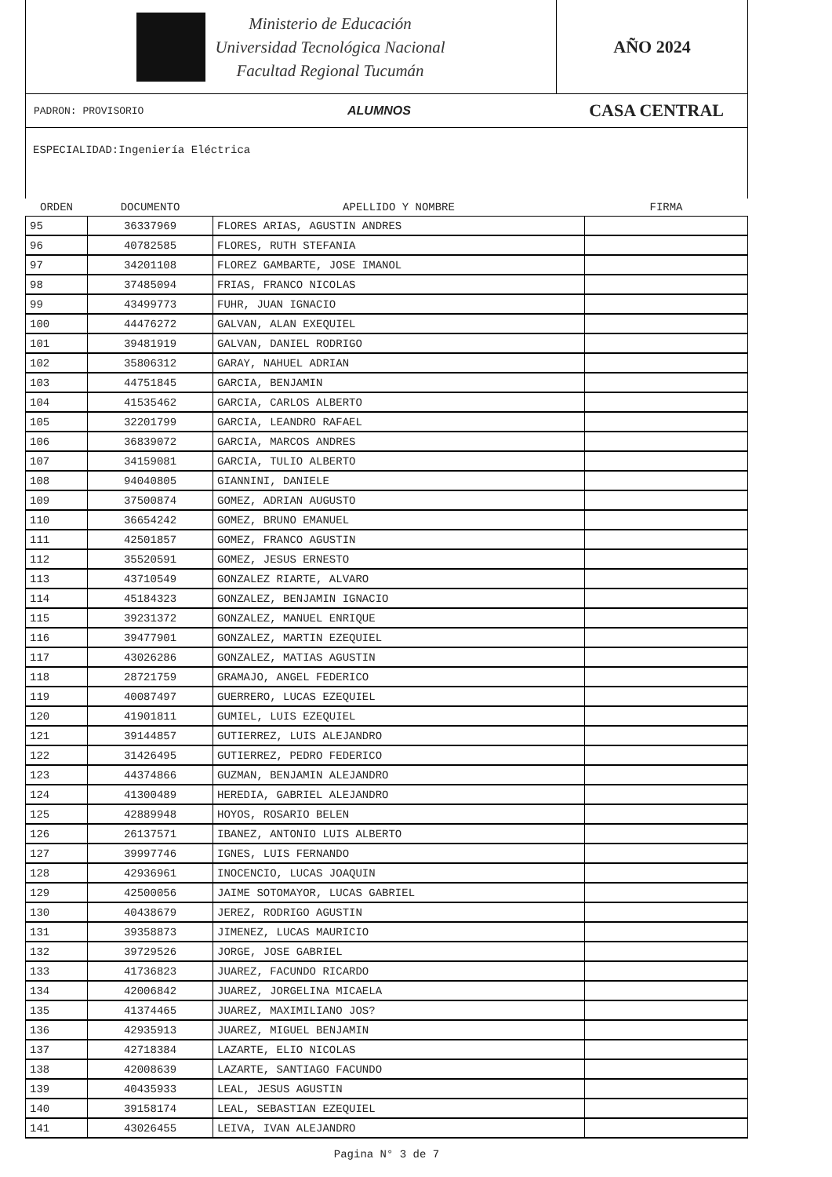Ministerio de Educación
Universidad Tecnológica Nacional
Facultad Regional Tucumán
AÑO 2024
PADRON: PROVISORIO ALUMNOS CASA CENTRAL
ESPECIALIDAD:Ingeniería Eléctrica
| ORDEN | DOCUMENTO | APELLIDO Y NOMBRE | FIRMA |
| --- | --- | --- | --- |
| 95 | 36337969 | FLORES ARIAS, AGUSTIN ANDRES | |
| 96 | 40782585 | FLORES, RUTH STEFANIA | |
| 97 | 34201108 | FLOREZ GAMBARTE, JOSE IMANOL | |
| 98 | 37485094 | FRIAS, FRANCO NICOLAS | |
| 99 | 43499773 | FUHR, JUAN IGNACIO | |
| 100 | 44476272 | GALVAN, ALAN EXEQUIEL | |
| 101 | 39481919 | GALVAN, DANIEL RODRIGO | |
| 102 | 35806312 | GARAY, NAHUEL ADRIAN | |
| 103 | 44751845 | GARCIA, BENJAMIN | |
| 104 | 41535462 | GARCIA, CARLOS ALBERTO | |
| 105 | 32201799 | GARCIA, LEANDRO RAFAEL | |
| 106 | 36839072 | GARCIA, MARCOS ANDRES | |
| 107 | 34159081 | GARCIA, TULIO ALBERTO | |
| 108 | 94040805 | GIANNINI, DANIELE | |
| 109 | 37500874 | GOMEZ, ADRIAN AUGUSTO | |
| 110 | 36654242 | GOMEZ, BRUNO EMANUEL | |
| 111 | 42501857 | GOMEZ, FRANCO AGUSTIN | |
| 112 | 35520591 | GOMEZ, JESUS ERNESTO | |
| 113 | 43710549 | GONZALEZ RIARTE, ALVARO | |
| 114 | 45184323 | GONZALEZ, BENJAMIN IGNACIO | |
| 115 | 39231372 | GONZALEZ, MANUEL ENRIQUE | |
| 116 | 39477901 | GONZALEZ, MARTIN EZEQUIEL | |
| 117 | 43026286 | GONZALEZ, MATIAS AGUSTIN | |
| 118 | 28721759 | GRAMAJO, ANGEL FEDERICO | |
| 119 | 40087497 | GUERRERO, LUCAS EZEQUIEL | |
| 120 | 41901811 | GUMIEL, LUIS EZEQUIEL | |
| 121 | 39144857 | GUTIERREZ, LUIS ALEJANDRO | |
| 122 | 31426495 | GUTIERREZ, PEDRO FEDERICO | |
| 123 | 44374866 | GUZMAN, BENJAMIN ALEJANDRO | |
| 124 | 41300489 | HEREDIA, GABRIEL ALEJANDRO | |
| 125 | 42889948 | HOYOS, ROSARIO BELEN | |
| 126 | 26137571 | IBANEZ, ANTONIO LUIS ALBERTO | |
| 127 | 39997746 | IGNES, LUIS FERNANDO | |
| 128 | 42936961 | INOCENCIO, LUCAS JOAQUIN | |
| 129 | 42500056 | JAIME SOTOMAYOR, LUCAS GABRIEL | |
| 130 | 40438679 | JEREZ, RODRIGO AGUSTIN | |
| 131 | 39358873 | JIMENEZ, LUCAS MAURICIO | |
| 132 | 39729526 | JORGE, JOSE GABRIEL | |
| 133 | 41736823 | JUAREZ, FACUNDO RICARDO | |
| 134 | 42006842 | JUAREZ, JORGELINA MICAELA | |
| 135 | 41374465 | JUAREZ, MAXIMILIANO JOS? | |
| 136 | 42935913 | JUAREZ, MIGUEL BENJAMIN | |
| 137 | 42718384 | LAZARTE, ELIO NICOLAS | |
| 138 | 42008639 | LAZARTE, SANTIAGO FACUNDO | |
| 139 | 40435933 | LEAL, JESUS AGUSTIN | |
| 140 | 39158174 | LEAL, SEBASTIAN EZEQUIEL | |
| 141 | 43026455 | LEIVA, IVAN ALEJANDRO | |
Pagina N° 3 de 7